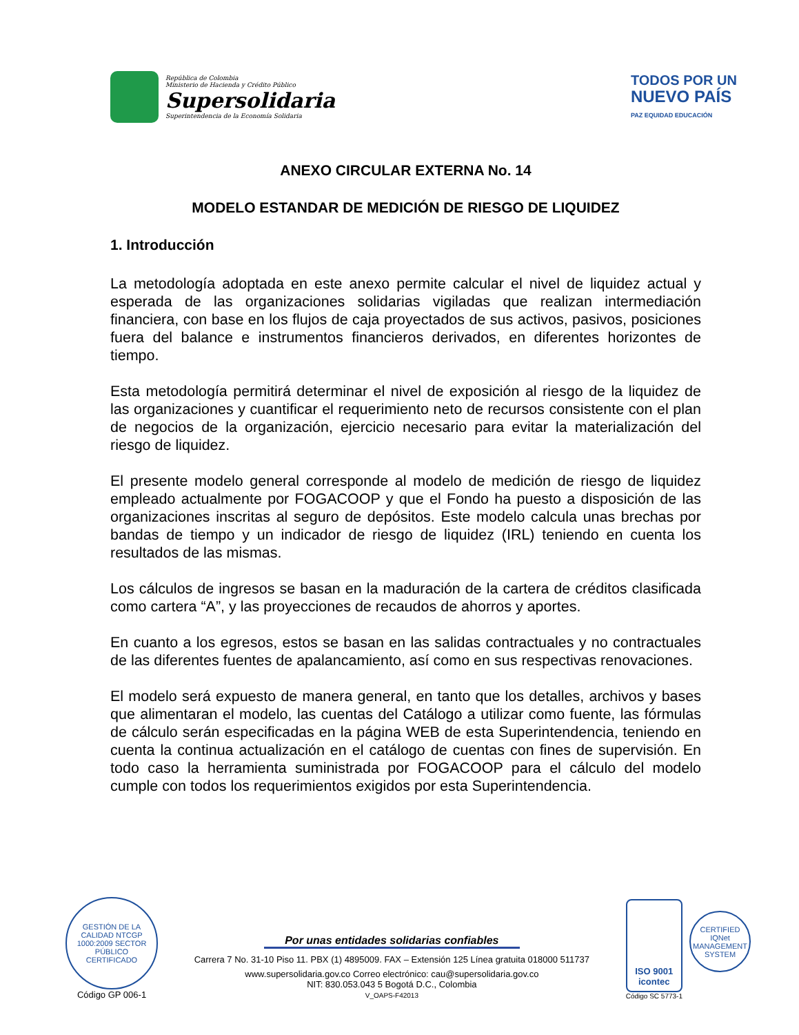República de Colombia
Ministerio de Hacienda y Crédito Público
Supersolidaria
Superintendencia de la Economía Solidaria
TODOS POR UN
NUEVO PAÍS
PAZ EQUIDAD EDUCACIÓN
ANEXO CIRCULAR EXTERNA No. 14
MODELO ESTANDAR DE MEDICIÓN DE RIESGO DE LIQUIDEZ
1. Introducción
La metodología adoptada en este anexo permite calcular el nivel de liquidez actual y esperada de las organizaciones solidarias vigiladas que realizan intermediación financiera, con base en los flujos de caja proyectados de sus activos, pasivos, posiciones fuera del balance e instrumentos financieros derivados, en diferentes horizontes de tiempo.
Esta metodología permitirá determinar el nivel de exposición al riesgo de la liquidez de las organizaciones y cuantificar el requerimiento neto de recursos consistente con el plan de negocios de la organización, ejercicio necesario para evitar la materialización del riesgo de liquidez.
El presente modelo general corresponde al modelo de medición de riesgo de liquidez empleado actualmente por FOGACOOP y que el Fondo ha puesto a disposición de las organizaciones inscritas al seguro de depósitos. Este modelo calcula unas brechas por bandas de tiempo y un indicador de riesgo de liquidez (IRL) teniendo en cuenta los resultados de las mismas.
Los cálculos de ingresos se basan en la maduración de la cartera de créditos clasificada como cartera “A”, y las proyecciones de recaudos de ahorros y aportes.
En cuanto a los egresos, estos se basan en las salidas contractuales y no contractuales de las diferentes fuentes de apalancamiento, así como en sus respectivas renovaciones.
El modelo será expuesto de manera general, en tanto que los detalles, archivos y bases que alimentaran el modelo, las cuentas del Catálogo a utilizar como fuente, las fórmulas de cálculo serán especificadas en la página WEB de esta Superintendencia, teniendo en cuenta la continua actualización en el catálogo de cuentas con fines de supervisión. En todo caso la herramienta suministrada por FOGACOOP para el cálculo del modelo cumple con todos los requerimientos exigidos por esta Superintendencia.
GESTIÓN DE LA CALIDAD NTCGP 1000:2009 SECTOR PÚBLICO
CERTIFICADO
Código GP 006-1
Por unas entidades solidarias confiables
Carrera 7 No. 31-10 Piso 11. PBX (1) 4895009. FAX – Extensión 125 Línea gratuita 018000 511737
www.supersolidaria.gov.co Correo electrónico: cau@supersolidaria.gov.co
NIT: 830.053.043 5 Bogotá D.C., Colombia
V_OAPS-F42013
ISO 9001
icontec
Código SC 5773-1
CERTIFIED IQNet MANAGEMENT SYSTEM